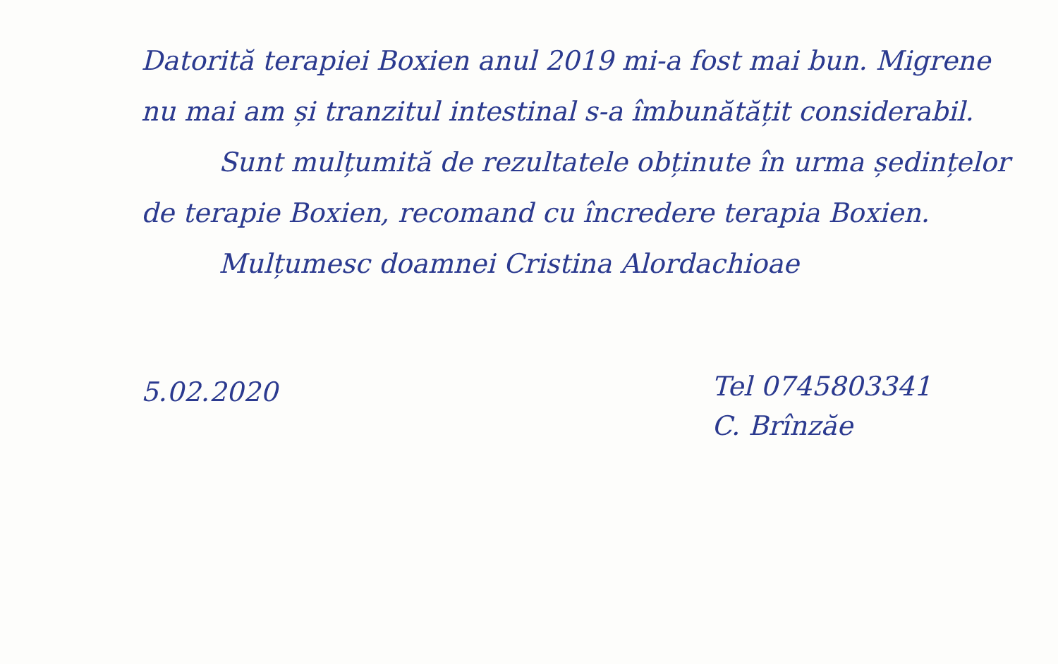Datorită terapiei Boxien anul 2019 mi-a fost mai bun. Migrene nu mai am și tranzitul intestinal s-a îmbunătățit considerabil.
Sunt mulțumită de rezultatele obținute în urma ședințelor de terapie Boxien, recomand cu încredere terapia Boxien.
Mulțumesc doamnei Cristina Alordachioae
5.02.2020
Tel 0745803341
C. Brînzăe